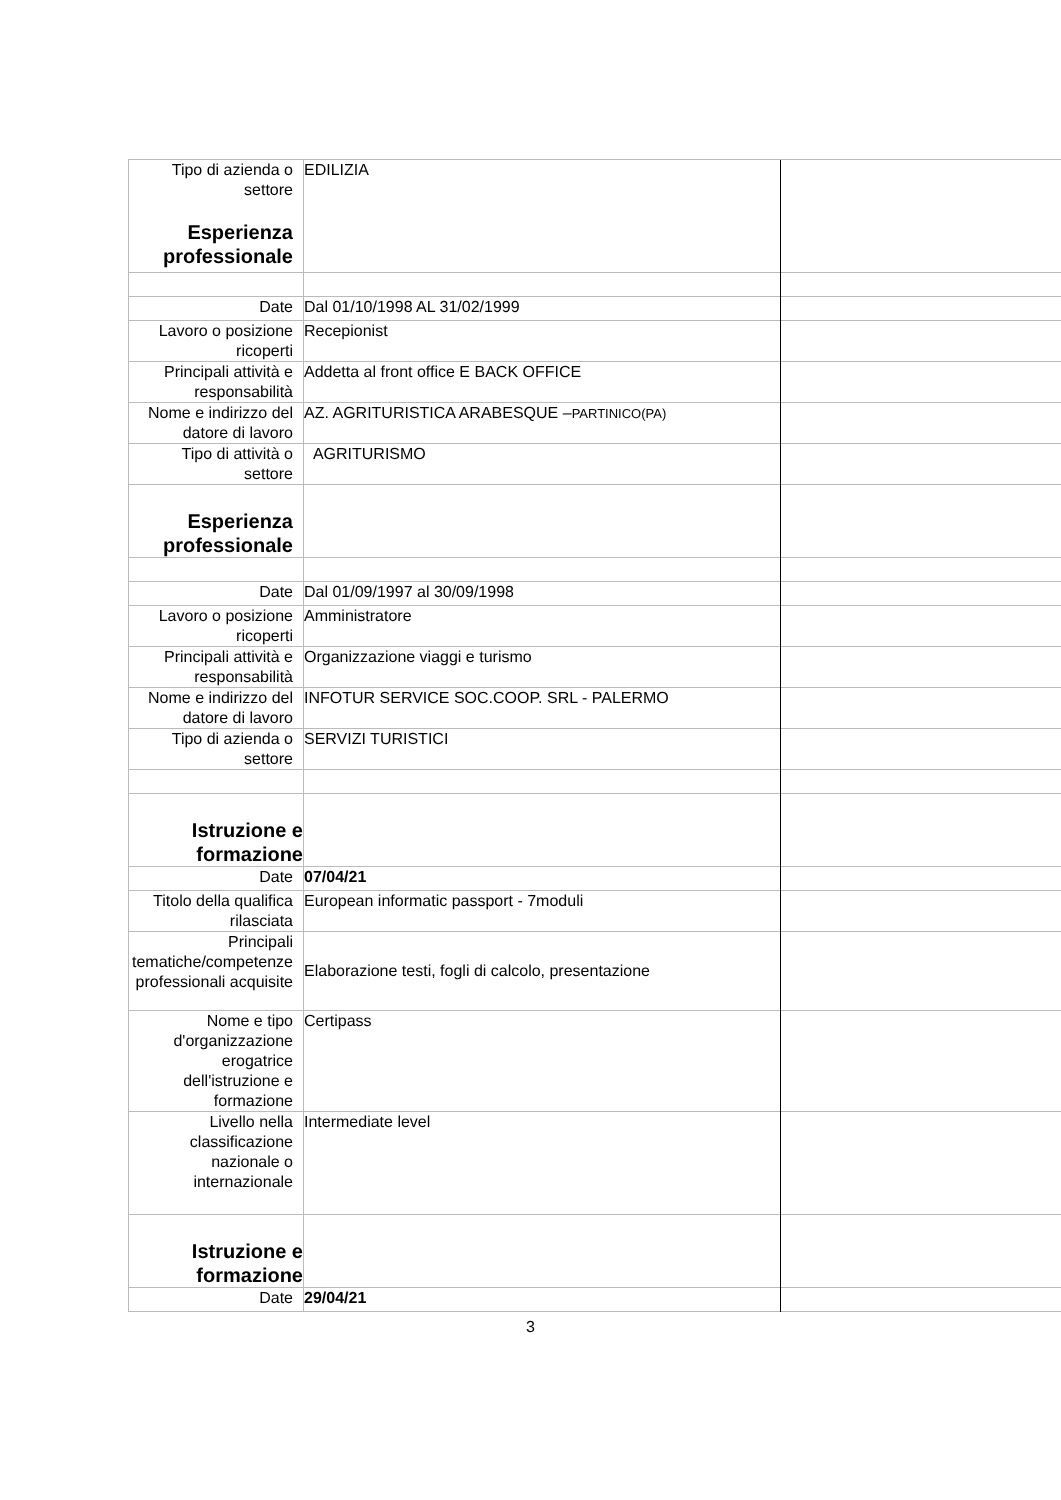| Tipo di azienda o settore Esperienza professionale | EDILIZIA | |
| Date | Dal 01/10/1998 AL 31/02/1999 | |
| Lavoro o posizione ricoperti | Recepionist | |
| Principali attività e responsabilità | Addetta al front office E BACK OFFICE | |
| Nome e indirizzo del datore di lavoro | AZ. AGRITURISTICA ARABESQUE – PARTINICO(PA) | |
| Tipo di attività o settore | AGRITURISMO | |
| Esperienza professionale | | |
| Date | Dal 01/09/1997 al 30/09/1998 | |
| Lavoro o posizione ricoperti | Amministratore | |
| Principali attività e responsabilità | Organizzazione viaggi e turismo | |
| Nome e indirizzo del datore di lavoro | INFOTUR SERVICE SOC.COOP. SRL - PALERMO | |
| Tipo di azienda o settore | SERVIZI TURISTICI | |
| Istruzione e formazione | | |
| Date | 07/04/21 | |
| Titolo della qualifica rilasciata | European informatic passport - 7moduli | |
| Principali tematiche/competenze professionali acquisite | Elaborazione testi, fogli di calcolo, presentazione | |
| Nome e tipo d'organizzazione erogatrice dell'istruzione e formazione | Certipass | |
| Livello nella classificazione nazionale o internazionale | Intermediate level | |
| Istruzione e formazione | | |
| Date | 29/04/21 | |
3